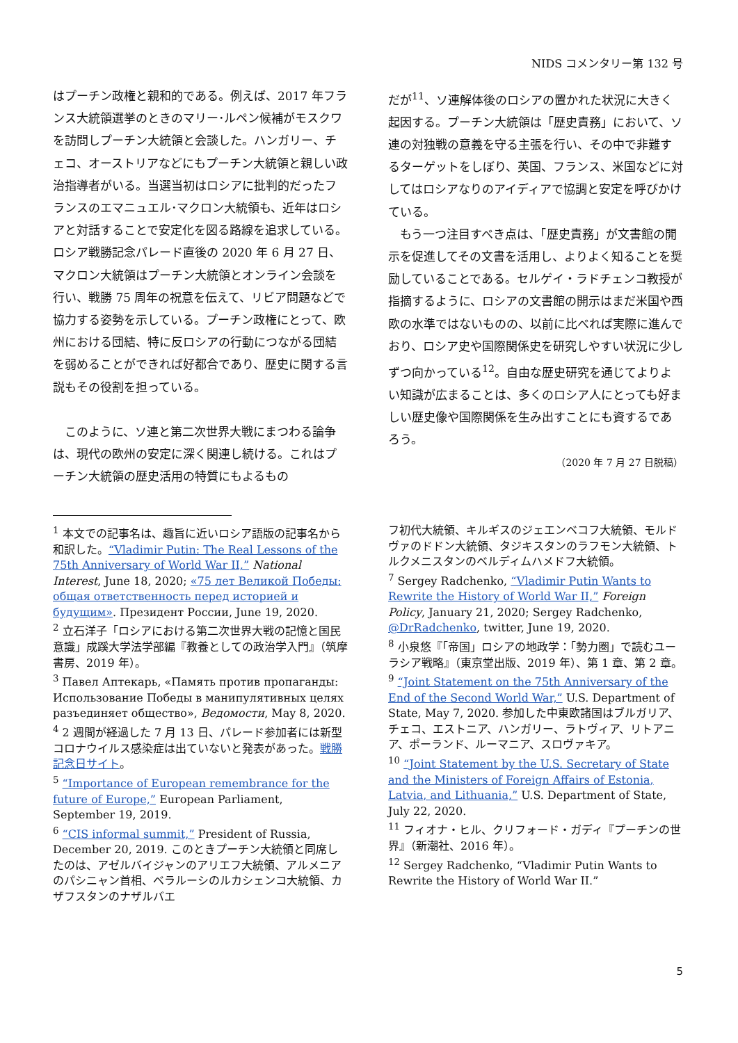NIDS コメンタリー第 132 号
はプーチン政権と親和的である。例えば、2017 年フランス大統領選挙のときのマリー･ルペン候補がモスクワを訪問しプーチン大統領と会談した。ハンガリー、チェコ、オーストリアなどにもプーチン大統領と親しい政治指導者がいる。当選当初はロシアに批判的だったフランスのエマニュエル･マクロン大統領も、近年はロシアと対話することで安定化を図る路線を追求している。ロシア戦勝記念パレード直後の 2020 年 6 月 27 日、マクロン大統領はプーチン大統領とオンライン会談を行い、戦勝 75 周年の祝意を伝えて、リビア問題などで協力する姿勢を示している。プーチン政権にとって、欧州における団結、特に反ロシアの行動につながる団結を弱めることができれば好都合であり、歴史に関する言説もその役割を担っている。
　このように、ソ連と第二次世界大戦にまつわる論争は、現代の欧州の安定に深く関連し続ける。これはプーチン大統領の歴史活用の特質にもよるもの
だが<sup>11</sup>、ソ連解体後のロシアの置かれた状況に大きく起因する。プーチン大統領は「歴史責務」において、ソ連の対独戦の意義を守る主張を行い、その中で非難するターゲットをしぼり、英国、フランス、米国などに対してはロシアなりのアイディアで協調と安定を呼びかけている。
　もう一つ注目すべき点は、「歴史責務」が文書館の開示を促進してその文書を活用し、よりよく知ることを奨励していることである。セルゲイ・ラドチェンコ教授が指摘するように、ロシアの文書館の開示はまだ米国や西欧の水準ではないものの、以前に比べれば実際に進んでおり、ロシア史や国際関係史を研究しやすい状況に少しずつ向かっている<sup>12</sup>。自由な歴史研究を通じてよりよい知識が広まることは、多くのロシア人にとっても好ましい歴史像や国際関係を生み出すことにも資するであろう。
（2020 年 7 月 27 日脱稿）
<sup>1</sup> 本文での記事名は、趣旨に近いロシア語版の記事名から和訳した。“Vladimir Putin: The Real Lessons of the 75th Anniversary of World War II,” National Interest, June 18, 2020; «75 лет Великой Победы: общая ответственность перед историей и будущим». Президент России, June 19, 2020.
<sup>2</sup> 立石洋子「ロシアにおける第二次世界大戦の記憶と国民意識」成蹊大学法学部編『教養としての政治学入門』（筑摩書房、2019 年）。
<sup>3</sup> Павел Аптекарь, «Память против пропаганды: Использование Победы в манипулятивных целях разъединяет общество», Ведомости, May 8, 2020.
<sup>4</sup> 2 週間が経過した 7 月 13 日、パレード参加者には新型コロナウイルス感染症は出ていないと発表があった。戦勝記念日サイト。
<sup>5</sup> “Importance of European remembrance for the future of Europe,” European Parliament, September 19, 2019.
<sup>6</sup> “CIS informal summit,” President of Russia, December 20, 2019. このときプーチン大統領と同席したのは、アゼルバイジャンのアリエフ大統領、アルメニアのパシニャン首相、ベラルーシのルカシェンコ大統領、カザフスタンのナザルバエ
フ初代大統領、キルギスのジェエンベコフ大統領、モルドヴァのドドン大統領、タジキスタンのラフモン大統領、トルクメニスタンのベルディムハメドフ大統領。
<sup>7</sup> Sergey Radchenko, “Vladimir Putin Wants to Rewrite the History of World War II,” Foreign Policy, January 21, 2020; Sergey Radchenko, @DrRadchenko, twitter, June 19, 2020.
<sup>8</sup> 小泉悠『「帝国」ロシアの地政学：「勢力圏」で読むユーラシア戦略』（東京堂出版、2019 年）、第 1 章、第 2 章。
<sup>9</sup> “Joint Statement on the 75th Anniversary of the End of the Second World War,” U.S. Department of State, May 7, 2020. 参加した中東欧諸国はブルガリア、チェコ、エストニア、ハンガリー、ラトヴィア、リトアニア、ポーランド、ルーマニア、スロヴァキア。
<sup>10</sup> “Joint Statement by the U.S. Secretary of State and the Ministers of Foreign Affairs of Estonia, Latvia, and Lithuania,” U.S. Department of State, July 22, 2020.
<sup>11</sup> フィオナ・ヒル、クリフォード・ガディ『プーチンの世界』（新潮社、2016 年）。
<sup>12</sup> Sergey Radchenko, “Vladimir Putin Wants to Rewrite the History of World War II.”
5